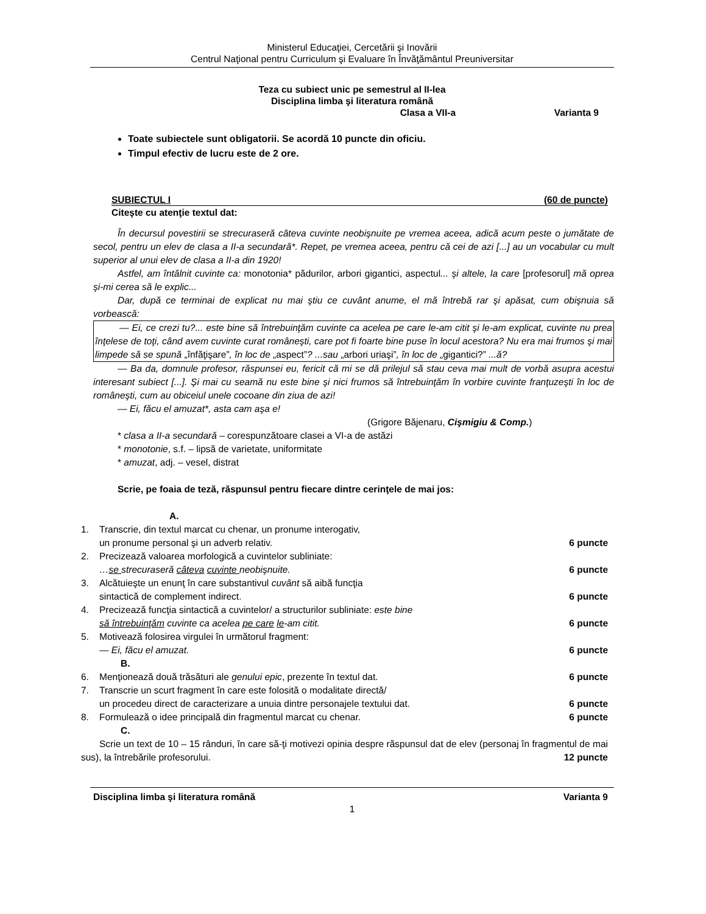Ministerul Educaţiei, Cercetării şi Inovării
Centrul Naţional pentru Curriculum şi Evaluare în Învăţământul Preuniversitar
Teza cu subiect unic pe semestrul al II-lea
Disciplina limba şi literatura română
Clasa a VII-a Varianta 9
Toate subiectele sunt obligatorii. Se acordă 10 puncte din oficiu.
Timpul efectiv de lucru este de 2 ore.
SUBIECTUL I (60 de puncte)
Citeşte cu atenţie textul dat:
În decursul povestirii se strecuraseră câteva cuvinte neobişnuite pe vremea aceea, adică acum peste o jumătate de secol, pentru un elev de clasa a II-a secundară*. Repet, pe vremea aceea, pentru că cei de azi [...] au un vocabular cu mult superior al unui elev de clasa a II-a din 1920!
Astfel, am întâlnit cuvinte ca: monotonia* pădurilor, arbori gigantici, aspectul... şi altele, la care [profesorul] mă oprea şi-mi cerea să le explic...
Dar, după ce terminai de explicat nu mai ştiu ce cuvânt anume, el mă întrebă rar şi apăsat, cum obişnuia să vorbească:
— Ei, ce crezi tu?... este bine să întrebuinţăm cuvinte ca acelea pe care le-am citit şi le-am explicat, cuvinte nu prea înţelese de toţi, când avem cuvinte curat româneşti, care pot fi foarte bine puse în locul acestora? Nu era mai frumos şi mai limpede să se spună „înfăţişare”, în loc de „aspect”? ...sau „arbori uriaşi”, în loc de „gigantici?” ...ă?
— Ba da, domnule profesor, răspunsei eu, fericit că mi se dă prilejul să stau ceva mai mult de vorbă asupra acestui interesant subiect [...]. Şi mai cu seamă nu este bine şi nici frumos să întrebuinţăm în vorbire cuvinte franţuzeşti în loc de româneşti, cum au obiceiul unele cocoane din ziua de azi!
— Ei, făcu el amuzat*, asta cam aşa e!
(Grigore Băjenaru, Cişmigiu & Comp.)
* clasa a II-a secundară – corespunzătoare clasei a VI-a de astăzi
* monotonie, s.f. – lipsă de varietate, uniformitate
* amuzat, adj. – vesel, distrat
Scrie, pe foaia de teză, răspunsul pentru fiecare dintre cerinţele de mai jos:
A.
1. Transcrie, din textul marcat cu chenar, un pronume interogativ,
un pronume personal şi un adverb relativ. 6 puncte
2. Precizează valoarea morfologică a cuvintelor subliniate:
…se strecuraseră câteva cuvinte neobişnuite. 6 puncte
3. Alcătuieşte un enunţ în care substantivul cuvânt să aibă funcţia
sintactică de complement indirect. 6 puncte
4. Precizează funcţia sintactică a cuvintelor/ a structurilor subliniate: este bine
să întrebuinţăm cuvinte ca acelea pe care le-am citit. 6 puncte
5. Motivează folosirea virgulei în următorul fragment:
— Ei, făcu el amuzat. 6 puncte
B.
6. Menţionează două trăsături ale genului epic, prezente în textul dat. 6 puncte
7. Transcrie un scurt fragment în care este folosită o modalitate directă/
un procedeu direct de caracterizare a unuia dintre personajele textului dat. 6 puncte
8. Formulează o idee principală din fragmentul marcat cu chenar. 6 puncte
C.
Scrie un text de 10 – 15 rânduri, în care să-ţi motivezi opinia despre răspunsul dat de elev (personaj în fragmentul de mai sus), la întrebările profesorului. 12 puncte
Disciplina limba şi literatura română Varianta 9
1